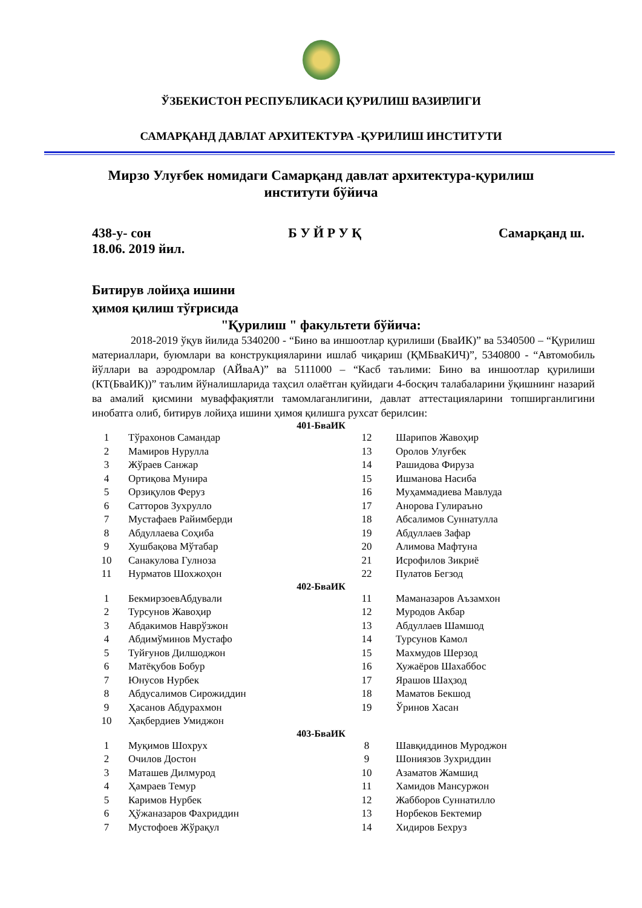ЎЗБЕКИСТОН РЕСПУБЛИКАСИ ҚУРИЛИШ ВАЗИРЛИГИ
САМАРҚАНД ДАВЛАТ АРХИТЕКТУРА -ҚУРИЛИШ ИНСТИТУТИ
Мирзо Улуғбек номидаги Самарқанд давлат архитектура-қурилиш институти бўйича
438-у- сон Б У Й Р У Қ Самарқанд ш.
18.06. 2019 йил.
Битирув лойиҳа ишини
ҳимоя қилиш тўғрисида
"Қурилиш " факультети бўйича:
2018-2019 ўқув йилида 5340200 - “Бино ва иншоотлар қурилиши (БваИК)” ва 5340500 – “Қурилиш материаллари, буюмлари ва конструкцияларини ишлаб чиқариш (ҚМБваКИЧ)”, 5340800 - “Автомобиль йўллари ва аэродромлар (АЙваА)” ва 5111000 – “Касб таълими: Бино ва иншоотлар қурилиши (КТ(БваИК))” таълим йўналишларида таҳсил олаётган қуйидаги 4-босқич талабаларини ўқишнинг назарий ва амалий қисмини муваффақиятли тамомлаганлигини, давлат аттестацияларини топширганлигини инобатга олиб, битирув лойиҳа ишини ҳимоя қилишга рухсат берилсин:
401-БваИК
| 1 | Тўрахонов Самандар | 12 | Шарипов Жавоҳир |
| 2 | Мамиров Нурулла | 13 | Оролов Улуғбек |
| 3 | Жўраев Санжар | 14 | Рашидова Фируза |
| 4 | Ортиқова Мунира | 15 | Ишманова Насиба |
| 5 | Орзиқулов Феруз | 16 | Муҳаммадиева Мавлуда |
| 6 | Сатторов Зухрулло | 17 | Анорова Гулираъно |
| 7 | Мустафаев Райимберди | 18 | Абсалимов Суннатулла |
| 8 | Абдуллаева Соҳиба | 19 | Абдуллаев Зафар |
| 9 | Хушбақова Мўтабар | 20 | Алимова Мафтуна |
| 10 | Санакулова Гулноза | 21 | Исрофилов Зикриё |
| 11 | Нурматов Шохжоҳон | 22 | Пулатов Бегзод |
402-БваИК
| 1 | БекмирзоевАбдували | 11 | Маманазаров Аъзамхон |
| 2 | Турсунов Жавоҳир | 12 | Муродов Акбар |
| 3 | Абдакимов Наврўзжон | 13 | Абдуллаев Шамшод |
| 4 | Абдимўминов Мустафо | 14 | Турсунов Камол |
| 5 | Туйғунов Дилшоджон | 15 | Махмудов Шерзод |
| 6 | Матёқубов Бобур | 16 | Хужаёров Шахаббос |
| 7 | Юнусов Нурбек | 17 | Ярашов Шаҳзод |
| 8 | Абдусалимов Сирожиддин | 18 | Маматов Бекшод |
| 9 | Ҳасанов Абдурахмон | 19 | Ўринов Хасан |
| 10 | Ҳақбердиев Умиджон | | |
403-БваИК
| 1 | Муқимов Шохрух | 8 | Шавқиддинов Муроджон |
| 2 | Очилов Достон | 9 | Шониязов Зухриддин |
| 3 | Маташев Дилмурод | 10 | Азаматов Жамшид |
| 4 | Ҳамраев Темур | 11 | Хамидов Мансуржон |
| 5 | Каримов Нурбек | 12 | Жабборов Суннатилло |
| 6 | Ҳўжаназаров Фахриддин | 13 | Норбеков Бектемир |
| 7 | Мустофоев Жўрақул | 14 | Хидиров Бехруз |